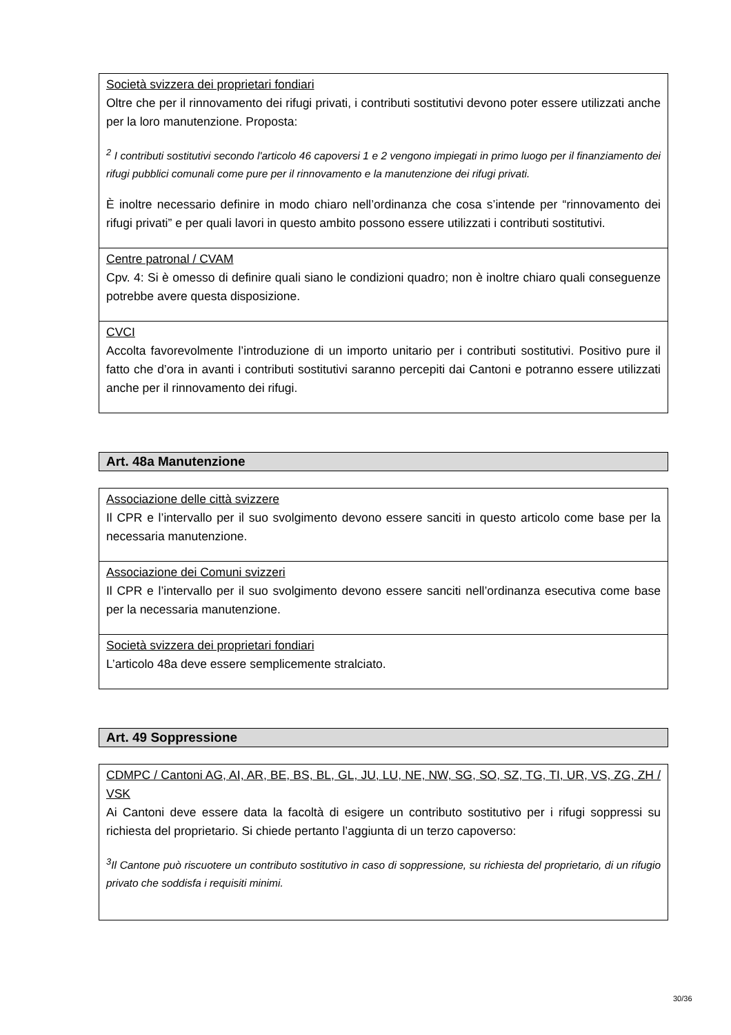Società svizzera dei proprietari fondiari
Oltre che per il rinnovamento dei rifugi privati, i contributi sostitutivi devono poter essere utilizzati anche per la loro manutenzione. Proposta:
<sup>2</sup> I contributi sostitutivi secondo l'articolo 46 capoversi 1 e 2 vengono impiegati in primo luogo per il finanziamento dei rifugi pubblici comunali come pure per il rinnovamento e la manutenzione dei rifugi privati.
È inoltre necessario definire in modo chiaro nell’ordinanza che cosa s’intende per “rinnovamento dei rifugi privati” e per quali lavori in questo ambito possono essere utilizzati i contributi sostitutivi.
Centre patronal / CVAM
Cpv. 4: Si è omesso di definire quali siano le condizioni quadro; non è inoltre chiaro quali conseguenze potrebbe avere questa disposizione.
CVCI
Accolta favorevolmente l’introduzione di un importo unitario per i contributi sostitutivi. Positivo pure il fatto che d’ora in avanti i contributi sostitutivi saranno percepiti dai Cantoni e potranno essere utilizzati anche per il rinnovamento dei rifugi.
Art. 48a Manutenzione
Associazione delle città svizzere
Il CPR e l’intervallo per il suo svolgimento devono essere sanciti in questo articolo come base per la necessaria manutenzione.
Associazione dei Comuni svizzeri
Il CPR e l’intervallo per il suo svolgimento devono essere sanciti nell’ordinanza esecutiva come base per la necessaria manutenzione.
Società svizzera dei proprietari fondiari
L’articolo 48a deve essere semplicemente stralciato.
Art. 49 Soppressione
CDMPC / Cantoni AG, AI, AR, BE, BS, BL, GL, JU, LU, NE, NW, SG, SO, SZ, TG, TI, UR, VS, ZG, ZH / VSK
Ai Cantoni deve essere data la facoltà di esigere un contributo sostitutivo per i rifugi soppressi su richiesta del proprietario. Si chiede pertanto l’aggiunta di un terzo capoverso:
<sup>3</sup> Il Cantone può riscuotere un contributo sostitutivo in caso di soppressione, su richiesta del proprietario, di un rifugio privato che soddisfa i requisiti minimi.
30/36